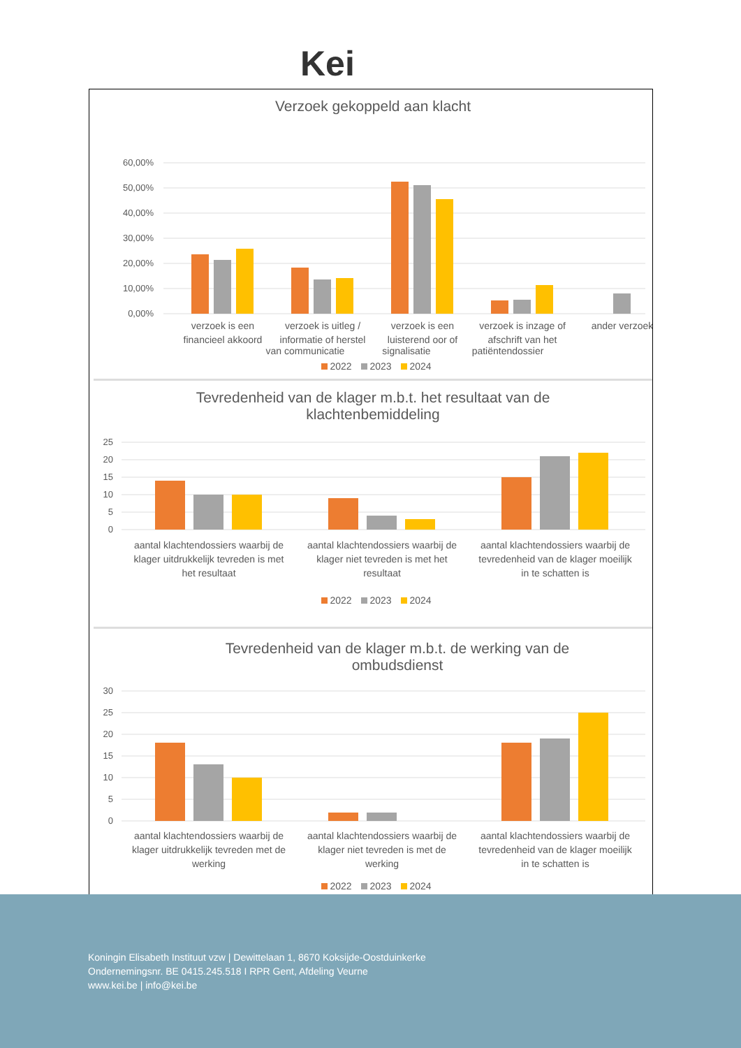Kei
Verzoek gekoppeld aan klacht
60,00%
50,00%
40,00%
30,00%
20,00%
10,00%
0,00%
verzoek is een
financieel akkoord
verzoek is uitleg /
informatie of herstel
verzoek is een
luisterend oor of
verzoek is inzage of
afschrift van het
ander verzoek
van communicatie signalisatie patiëntendossier
2022 2023 2024
Tevredenheid van de klager m.b.t. het resultaat van de
klachtenbemiddeling
25
20
15
10
5
0
aantal klachtendossiers waarbij de
klager uitdrukkelijk tevreden is met
het resultaat
aantal klachtendossiers waarbij de
klager niet tevreden is met het
resultaat
aantal klachtendossiers waarbij de
tevredenheid van de klager moeilijk
in te schatten is
2022 2023 2024
Tevredenheid van de klager m.b.t. de werking van de
ombudsdienst
30
25
20
15
10
5
0
aantal klachtendossiers waarbij de
klager uitdrukkelijk tevreden met de
werking
aantal klachtendossiers waarbij de
klager niet tevreden is met de
werking
aantal klachtendossiers waarbij de
tevredenheid van de klager moeilijk
in te schatten is
2022 2023 2024
Koningin Elisabeth Instituut vzw | Dewittelaan 1, 8670 Koksijde-Oostduinkerke
Ondernemingsnr. BE 0415.245.518 I RPR Gent, Afdeling Veurne
www.kei.be | info@kei.be